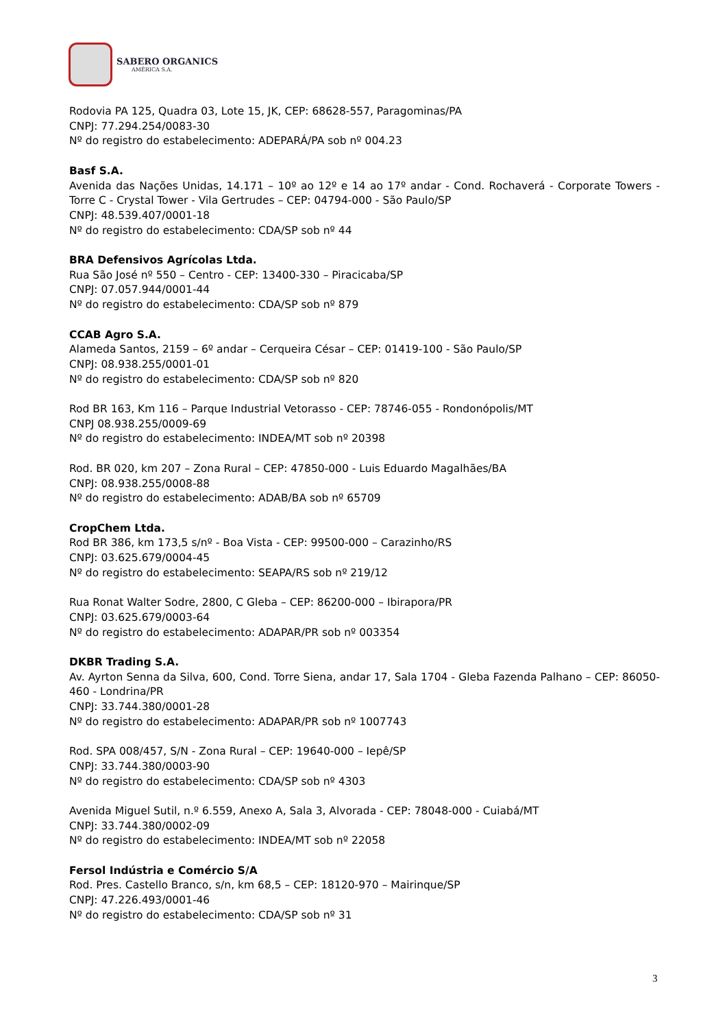SABERO ORGANICS
AMÉRICA S.A.
Rodovia PA 125, Quadra 03, Lote 15, JK, CEP: 68628-557, Paragominas/PA
CNPJ: 77.294.254/0083-30
Nº do registro do estabelecimento: ADEPARÁ/PA sob nº 004.23
Basf S.A.
Avenida das Nações Unidas, 14.171 – 10º ao 12º e 14 ao 17º andar - Cond. Rochaverá - Corporate Towers - Torre C - Crystal Tower - Vila Gertrudes – CEP: 04794-000 - São Paulo/SP
CNPJ: 48.539.407/0001-18
Nº do registro do estabelecimento: CDA/SP sob nº 44
BRA Defensivos Agrícolas Ltda.
Rua São José nº 550 – Centro - CEP: 13400-330 – Piracicaba/SP
CNPJ: 07.057.944/0001-44
Nº do registro do estabelecimento: CDA/SP sob nº 879
CCAB Agro S.A.
Alameda Santos, 2159 – 6º andar – Cerqueira César – CEP: 01419-100 - São Paulo/SP
CNPJ: 08.938.255/0001-01
Nº do registro do estabelecimento: CDA/SP sob nº 820
Rod BR 163, Km 116 – Parque Industrial Vetorasso - CEP: 78746-055 - Rondonópolis/MT
CNPJ 08.938.255/0009-69
Nº do registro do estabelecimento: INDEA/MT sob nº 20398
Rod. BR 020, km 207 – Zona Rural – CEP: 47850-000 - Luis Eduardo Magalhães/BA
CNPJ: 08.938.255/0008-88
Nº do registro do estabelecimento: ADAB/BA sob nº 65709
CropChem Ltda.
Rod BR 386, km 173,5 s/nº - Boa Vista - CEP: 99500-000 – Carazinho/RS
CNPJ: 03.625.679/0004-45
Nº do registro do estabelecimento: SEAPA/RS sob nº 219/12
Rua Ronat Walter Sodre, 2800, C Gleba – CEP: 86200-000 – Ibirapora/PR
CNPJ: 03.625.679/0003-64
Nº do registro do estabelecimento: ADAPAR/PR sob nº 003354
DKBR Trading S.A.
Av. Ayrton Senna da Silva, 600, Cond. Torre Siena, andar 17, Sala 1704 - Gleba Fazenda Palhano – CEP: 86050-460 - Londrina/PR
CNPJ: 33.744.380/0001-28
Nº do registro do estabelecimento: ADAPAR/PR sob nº 1007743
Rod. SPA 008/457, S/N - Zona Rural – CEP: 19640-000 – Iepê/SP
CNPJ: 33.744.380/0003-90
Nº do registro do estabelecimento: CDA/SP sob nº 4303
Avenida Miguel Sutil, n.º 6.559, Anexo A, Sala 3, Alvorada - CEP: 78048-000 - Cuiabá/MT
CNPJ: 33.744.380/0002-09
Nº do registro do estabelecimento: INDEA/MT sob nº 22058
Fersol Indústria e Comércio S/A
Rod. Pres. Castello Branco, s/n, km 68,5 – CEP: 18120-970 – Mairinque/SP
CNPJ: 47.226.493/0001-46
Nº do registro do estabelecimento: CDA/SP sob nº 31
3